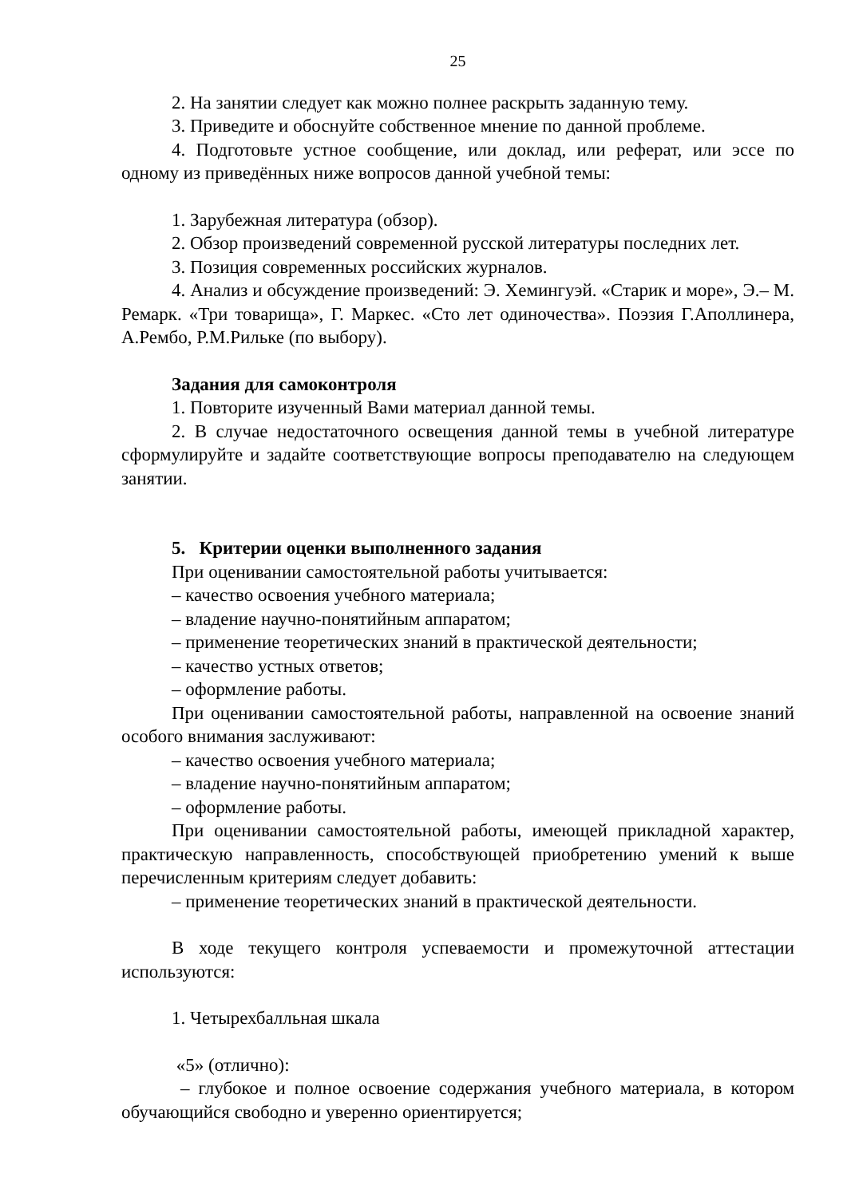25
2. На занятии следует как можно полнее раскрыть заданную тему.
3. Приведите и обоснуйте собственное мнение по данной проблеме.
4. Подготовьте устное сообщение, или доклад, или реферат, или эссе по одному из приведённых ниже вопросов данной учебной темы:
1. Зарубежная литература (обзор).
2. Обзор произведений современной русской литературы последних лет.
3. Позиция современных российских журналов.
4. Анализ и обсуждение произведений: Э. Хемингуэй. «Старик и море», Э.– М. Ремарк. «Три товарища», Г. Маркес. «Сто лет одиночества». Поэзия Г.Аполлинера, А.Рембо, Р.М.Рильке (по выбору).
Задания для самоконтроля
1. Повторите изученный Вами материал данной темы.
2. В случае недостаточного освещения данной темы в учебной литературе сформулируйте и задайте соответствующие вопросы преподавателю на следующем занятии.
5. Критерии оценки выполненного задания
При оценивании самостоятельной работы учитывается:
– качество освоения учебного материала;
– владение научно-понятийным аппаратом;
– применение теоретических знаний в практической деятельности;
– качество устных ответов;
– оформление работы.
При оценивании самостоятельной работы, направленной на освоение знаний особого внимания заслуживают:
– качество освоения учебного материала;
– владение научно-понятийным аппаратом;
– оформление работы.
При оценивании самостоятельной работы, имеющей прикладной характер, практическую направленность, способствующей приобретению умений к выше перечисленным критериям следует добавить:
– применение теоретических знаний в практической деятельности.
В ходе текущего контроля успеваемости и промежуточной аттестации используются:
1. Четырехбалльная шкала
«5» (отлично):
– глубокое и полное освоение содержания учебного материала, в котором обучающийся свободно и уверенно ориентируется;